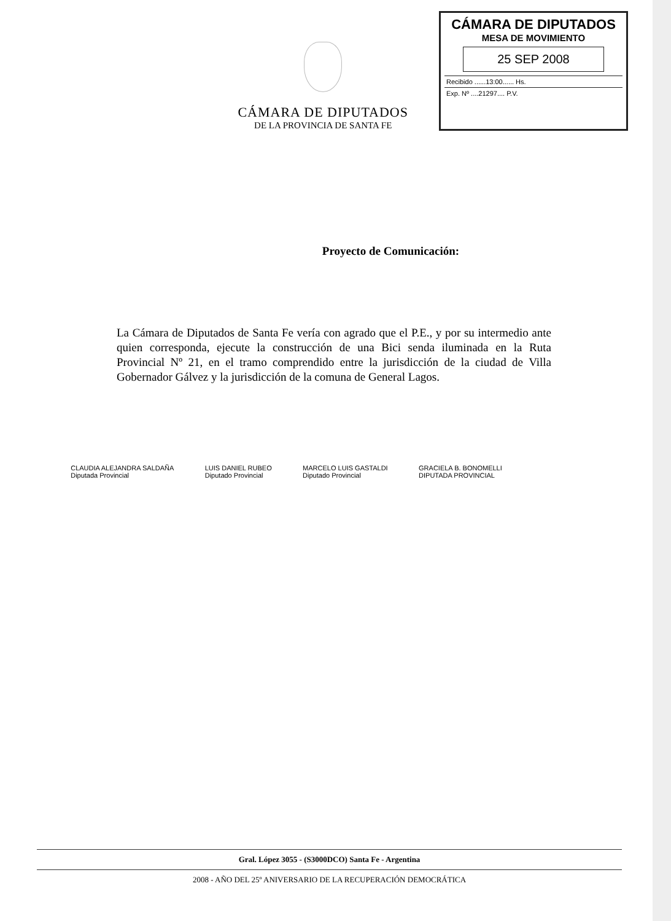CÁMARA DE DIPUTADOS
DE LA PROVINCIA DE SANTA FE
CÁMARA DE DIPUTADOS
MESA DE MOVIMIENTO
25 SEP 2008
Recibido ......13:00...... Hs.
Exp. Nº ....21297.... P.V.
Proyecto de Comunicación:
La Cámara de Diputados de Santa Fe vería con agrado que el P.E., y por su intermedio ante quien corresponda, ejecute la construcción de una Bici senda iluminada en la Ruta Provincial Nº 21, en el tramo comprendido entre la jurisdicción de la ciudad de Villa Gobernador Gálvez y la jurisdicción de la comuna de General Lagos.
CLAUDIA ALEJANDRA SALDAÑA
Diputada Provincial
LUIS DANIEL RUBEO
Diputado Provincial
MARCELO LUIS GASTALDI
Diputado Provincial
GRACIELA B. BONOMELLI
DIPUTADA PROVINCIAL
Gral. López 3055 - (S3000DCO) Santa Fe - Argentina
2008 - AÑO DEL 25º ANIVERSARIO DE LA RECUPERACIÓN DEMOCRÁTICA